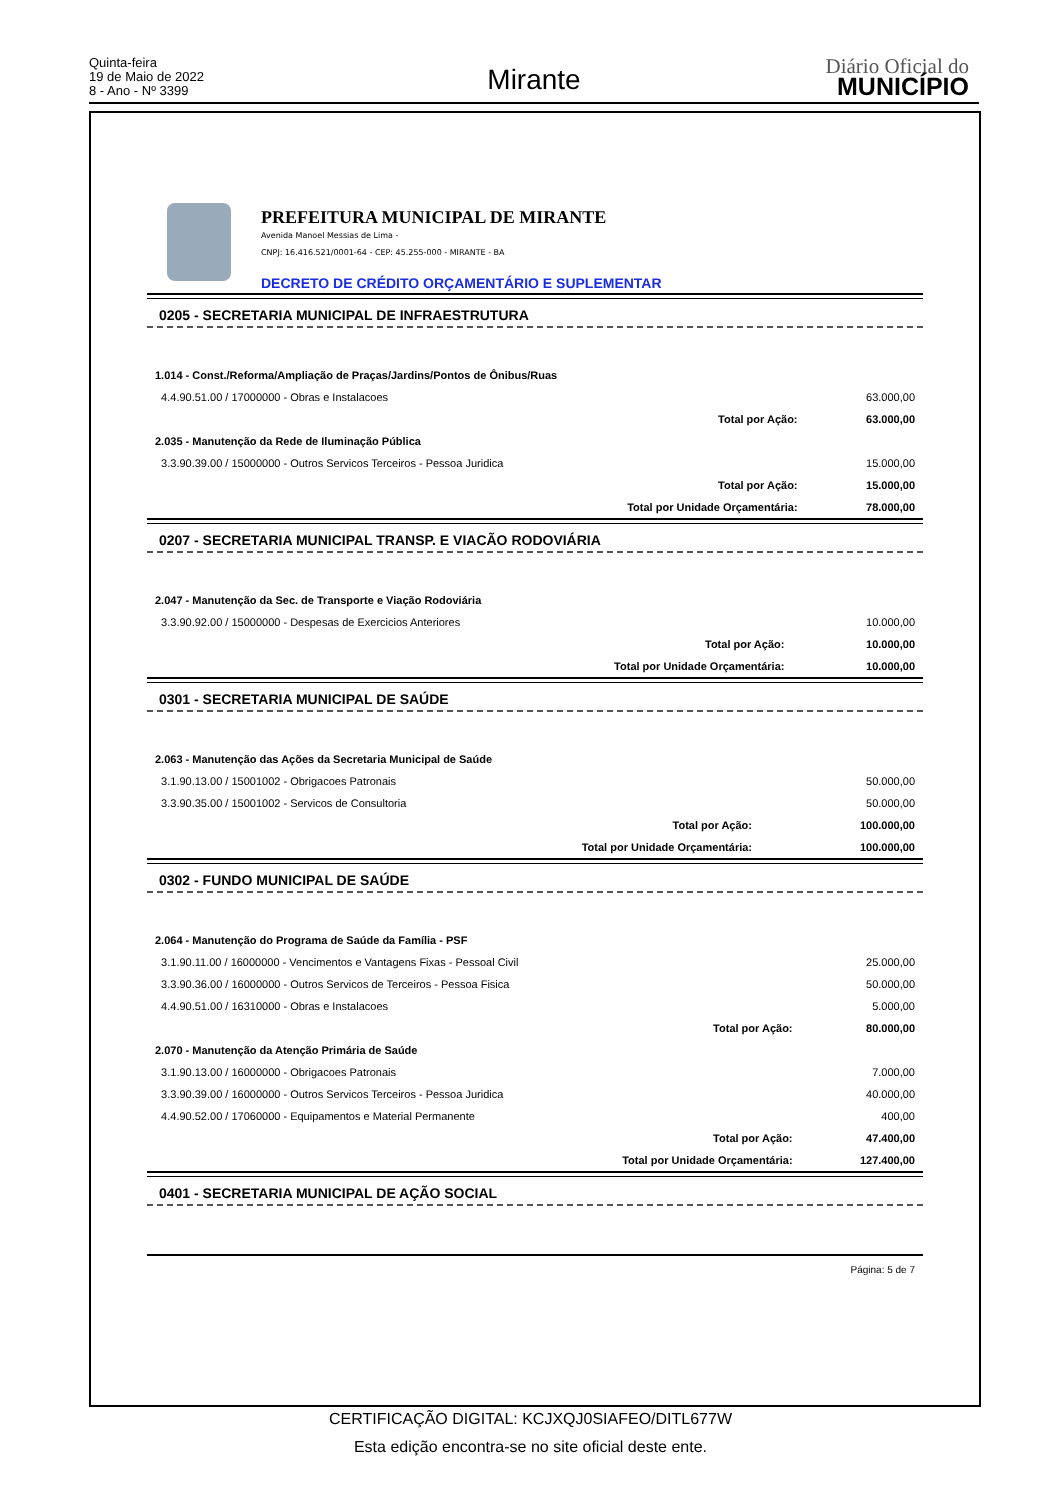Quinta-feira
19 de Maio de 2022
8 - Ano - Nº 3399
Mirante Diário Oficial do
MUNICÍPIO
PREFEITURA MUNICIPAL DE MIRANTE
Avenida Manoel Messias de Lima -
CNPJ: 16.416.521/0001-64 - CEP: 45.255-000 - MIRANTE - BA
DECRETO DE CRÉDITO ORÇAMENTÁRIO E SUPLEMENTAR
0205 - SECRETARIA MUNICIPAL DE INFRAESTRUTURA
| 1.014 - Const./Reforma/Ampliação de Praças/Jardins/Pontos de Ônibus/Ruas | | |
| 4.4.90.51.00 / 17000000 - Obras e Instalacoes | | 63.000,00 |
| | Total por Ação: | 63.000,00 |
| 2.035 - Manutenção da Rede de Iluminação Pública | | |
| 3.3.90.39.00 / 15000000 - Outros Servicos Terceiros - Pessoa Juridica | | 15.000,00 |
| | Total por Ação: | 15.000,00 |
| | Total por Unidade Orçamentária: | 78.000,00 |
0207 - SECRETARIA MUNICIPAL TRANSP. E VIACÃO RODOVIÁRIA
| 2.047 - Manutenção da Sec. de Transporte e Viação Rodoviária | | |
| 3.3.90.92.00 / 15000000 - Despesas de Exercicios Anteriores | | 10.000,00 |
| | Total por Ação: | 10.000,00 |
| | Total por Unidade Orçamentária: | 10.000,00 |
0301 - SECRETARIA MUNICIPAL DE SAÚDE
| 2.063 - Manutenção das Ações da Secretaria Municipal de Saúde | | |
| 3.1.90.13.00 / 15001002 - Obrigacoes Patronais | | 50.000,00 |
| 3.3.90.35.00 / 15001002 - Servicos de Consultoria | | 50.000,00 |
| | Total por Ação: | 100.000,00 |
| | Total por Unidade Orçamentária: | 100.000,00 |
0302 - FUNDO MUNICIPAL DE SAÚDE
| 2.064 - Manutenção do Programa de Saúde da Família - PSF | | |
| 3.1.90.11.00 / 16000000 - Vencimentos e Vantagens Fixas - Pessoal Civil | | 25.000,00 |
| 3.3.90.36.00 / 16000000 - Outros Servicos de Terceiros - Pessoa Fisica | | 50.000,00 |
| 4.4.90.51.00 / 16310000 - Obras e Instalacoes | | 5.000,00 |
| | Total por Ação: | 80.000,00 |
| 2.070 - Manutenção da Atenção Primária de Saúde | | |
| 3.1.90.13.00 / 16000000 - Obrigacoes Patronais | | 7.000,00 |
| 3.3.90.39.00 / 16000000 - Outros Servicos Terceiros - Pessoa Juridica | | 40.000,00 |
| 4.4.90.52.00 / 17060000 - Equipamentos e Material Permanente | | 400,00 |
| | Total por Ação: | 47.400,00 |
| | Total por Unidade Orçamentária: | 127.400,00 |
0401 - SECRETARIA MUNICIPAL DE AÇÃO SOCIAL
Página: 5 de 7
CERTIFICAÇÃO DIGITAL: KCJXQJ0SIAFEO/DITL677W
Esta edição encontra-se no site oficial deste ente.